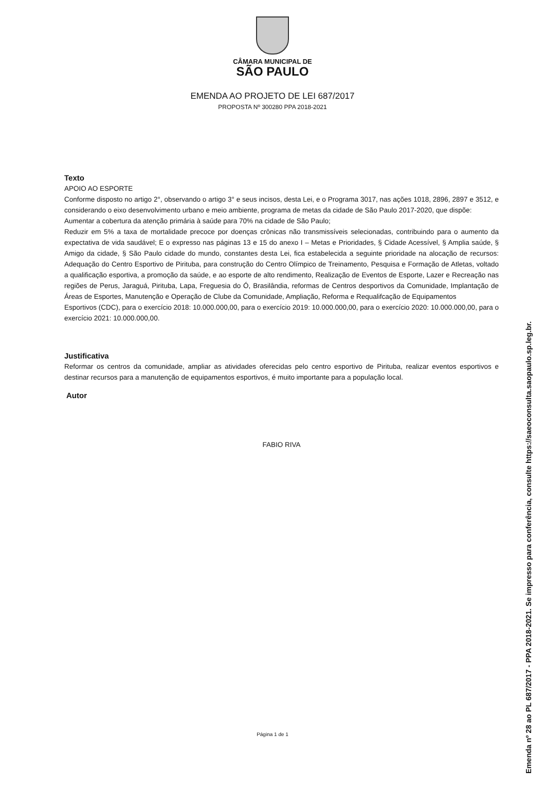CÂMARA MUNICIPAL DE
SÃO PAULO
EMENDA AO PROJETO DE LEI 687/2017
PROPOSTA Nº 300280 PPA 2018-2021
Texto
APOIO AO ESPORTE
Conforme disposto no artigo 2°, observando o artigo 3° e seus incisos, desta Lei, e o Programa 3017, nas ações 1018, 2896, 2897 e 3512, e considerando o eixo desenvolvimento urbano e meio ambiente, programa de metas da cidade de São Paulo 2017-2020, que dispõe:
Aumentar a cobertura da atenção primária à saúde para 70% na cidade de São Paulo;
Reduzir em 5% a taxa de mortalidade precoce por doenças crônicas não transmissíveis selecionadas, contribuindo para o aumento da expectativa de vida saudável; E o expresso nas páginas 13 e 15 do anexo I – Metas e Prioridades, § Cidade Acessível, § Amplia saúde, § Amigo da cidade, § São Paulo cidade do mundo, constantes desta Lei, fica estabelecida a seguinte prioridade na alocação de recursos: Adequação do Centro Esportivo de Pirituba, para construção do Centro Olímpico de Treinamento, Pesquisa e Formação de Atletas, voltado a qualificação esportiva, a promoção da saúde, e ao esporte de alto rendimento, Realização de Eventos de Esporte, Lazer e Recreação nas regiões de Perus, Jaraguá, Pirituba, Lapa, Freguesia do Ó, Brasilândia, reformas de Centros desportivos da Comunidade, Implantação de Áreas de Esportes, Manutenção e Operação de Clube da Comunidade, Ampliação, Reforma e Requalifcação de Equipamentos
Esportivos (CDC), para o exercício 2018: 10.000.000,00, para o exercício 2019: 10.000.000,00, para o exercício 2020: 10.000.000,00, para o exercício 2021: 10.000.000,00.
Justificativa
Reformar os centros da comunidade, ampliar as atividades oferecidas pelo centro esportivo de Pirituba, realizar eventos esportivos e destinar recursos para a manutenção de equipamentos esportivos, é muito importante para a população local.
Autor
FABIO RIVA
Página 1 de 1
Emenda nº 28 ao PL 687/2017 - PPA 2018-2021. Se impresso para conferência, consulte https://saeoconsulta.saopaulo.sp.leg.br.